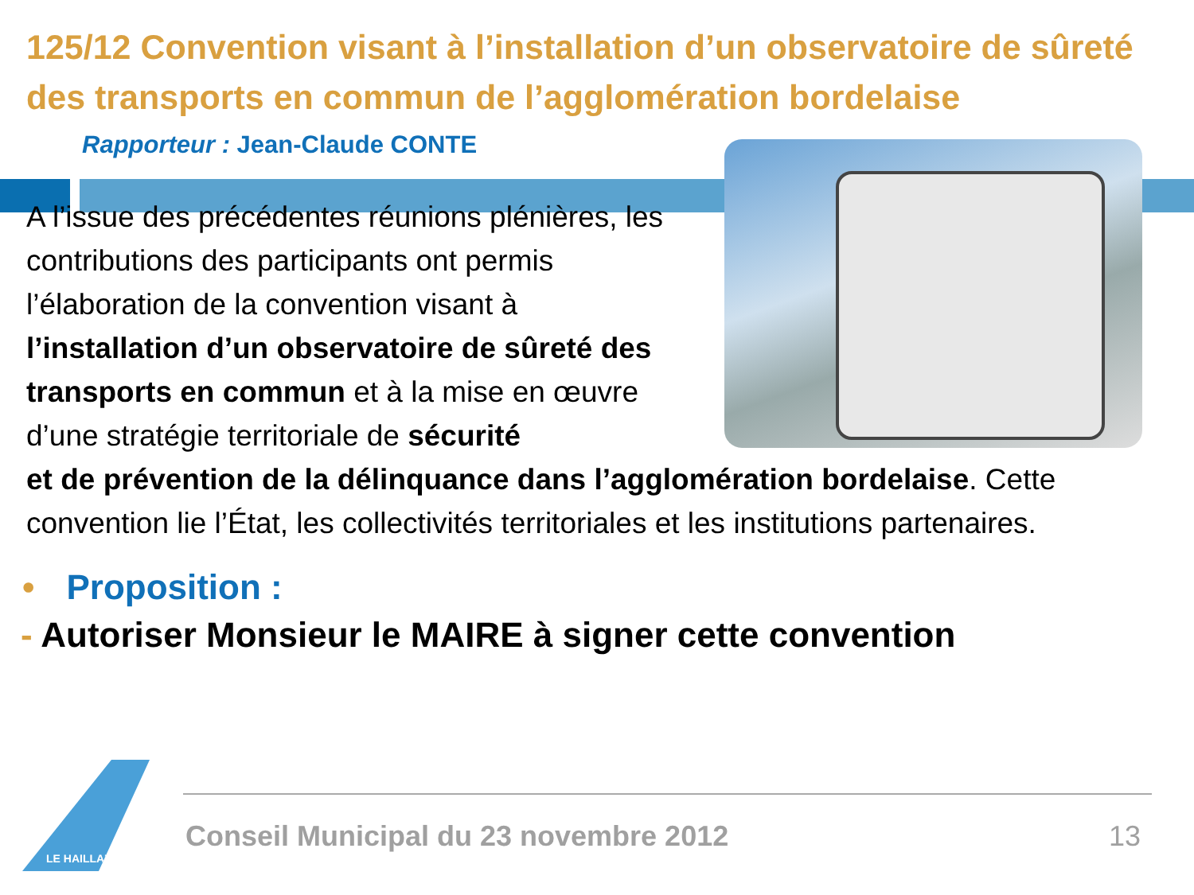125/12 Convention visant à l’installation d’un observatoire de sûreté des transports en commun de l’agglomération bordelaise
Rapporteur : Jean-Claude CONTE
A l’issue des précédentes réunions plénières, les contributions des participants ont permis l’élaboration de la convention visant à l’installation d’un observatoire de sûreté des transports en commun et à la mise en œuvre d’une stratégie territoriale de sécurité
et de prévention de la délinquance dans l’agglomération bordelaise. Cette convention lie l’État, les collectivités territoriales et les institutions partenaires.
• Proposition :
- Autoriser Monsieur le MAIRE à signer cette convention
LE HAILLAN
Conseil Municipal du 23 novembre 2012 13